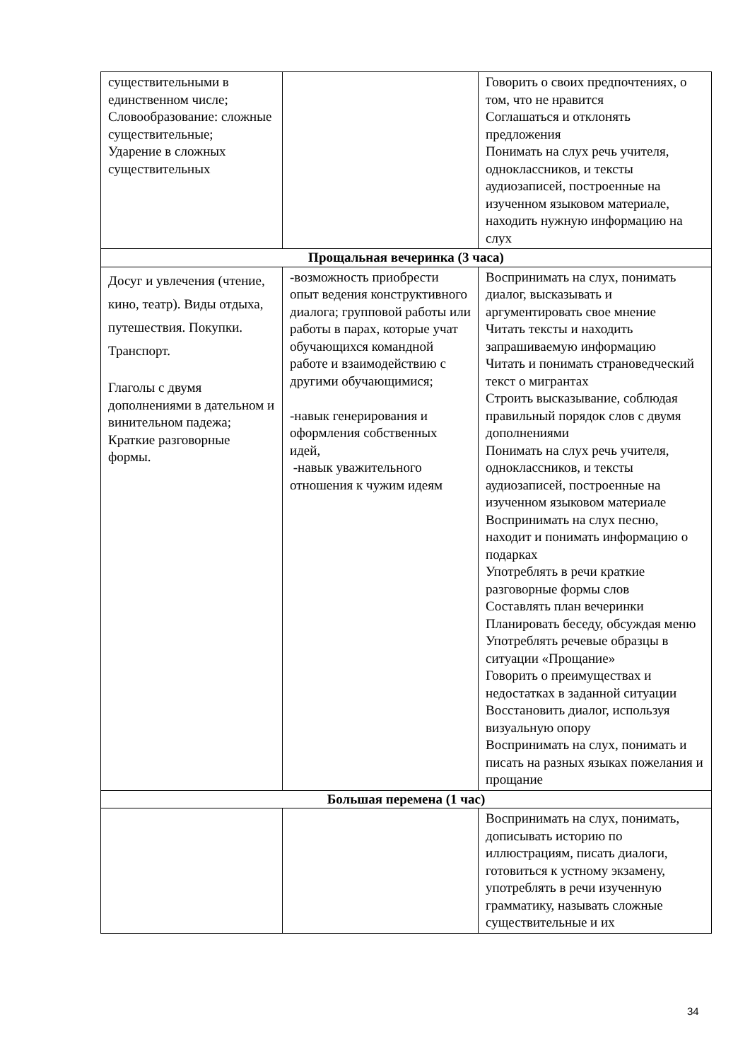| существительными в единственном числе; Словообразование: сложные существительные; Ударение в сложных существительных | | Говорить о своих предпочтениях, о том, что не нравится Соглашаться и отклонять предложения Понимать на слух речь учителя, одноклассников, и тексты аудиозаписей, построенные на изученном языковом материале, находить нужную информацию на слух |
| Прощальная вечеринка (3 часа) | | |
| Досуг и увлечения (чтение, кино, театр). Виды отдыха, путешествия. Покупки. Транспорт. Глаголы с двумя дополнениями в дательном и винительном падежа; Краткие разговорные формы. | -возможность приобрести опыт ведения конструктивного диалога; групповой работы или работы в парах, которые учат обучающихся командной работе и взаимодействию с другими обучающимися; -навык генерирования и оформления собственных идей, -навык уважительного отношения к чужим идеям | Воспринимать на слух, понимать диалог, высказывать и аргументировать свое мнение Читать тексты и находить запрашиваемую информацию Читать и понимать страноведческий текст о мигрантах Строить высказывание, соблюдая правильный порядок слов с двумя дополнениями Понимать на слух речь учителя, одноклассников, и тексты аудиозаписей, построенные на изученном языковом материале Воспринимать на слух песню, находит и понимать информацию о подарках Употреблять в речи краткие разговорные формы слов Составлять план вечеринки Планировать беседу, обсуждая меню Употреблять речевые образцы в ситуации «Прощание» Говорить о преимуществах и недостатках в заданной ситуации Восстановить диалог, используя визуальную опору Воспринимать на слух, понимать и писать на разных языках пожелания и прощание |
| Большая перемена (1 час) | | |
| | | Воспринимать на слух, понимать, дописывать историю по иллюстрациям, писать диалоги, готовиться к устному экзамену, употреблять в речи изученную грамматику, называть сложные существительные и их |
34